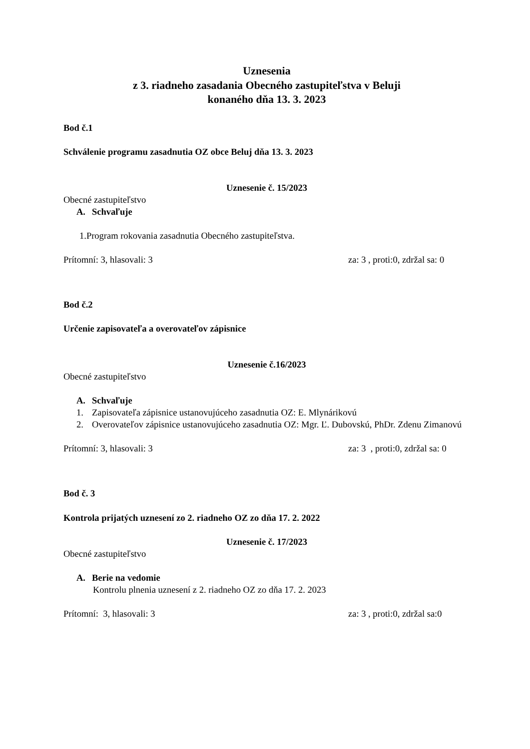Uznesenia
z 3. riadneho zasadania Obecného zastupiteľstva v Beluji
konaného dňa 13. 3. 2023
Bod č.1
Schválenie programu zasadnutia OZ obce Beluj dňa 13. 3. 2023
Uznesenie č. 15/2023
Obecné zastupiteľstvo
A. Schvaľuje
1.Program rokovania zasadnutia Obecného zastupiteľstva.
Prítomní: 3, hlasovali: 3 za: 3 , proti:0, zdržal sa: 0
Bod č.2
Určenie zapisovateľa a overovateľov zápisnice
Uznesenie č.16/2023
Obecné zastupiteľstvo
A. Schvaľuje
1. Zapisovateľa zápisnice ustanovujúceho zasadnutia OZ: E. Mlynárikovú
2. Overovateľov zápisnice ustanovujúceho zasadnutia OZ: Mgr. Ľ. Dubovskú, PhDr. Zdenu Zimanovú
Prítomní: 3, hlasovali: 3 za: 3 , proti:0, zdržal sa: 0
Bod č. 3
Kontrola prijatých uznesení zo 2. riadneho OZ zo dňa 17. 2. 2022
Uznesenie č. 17/2023
Obecné zastupiteľstvo
A. Berie na vedomie
Kontrolu plnenia uznesení z 2. riadneho OZ zo dňa 17. 2. 2023
Prítomní: 3, hlasovali: 3 za: 3 , proti:0, zdržal sa:0